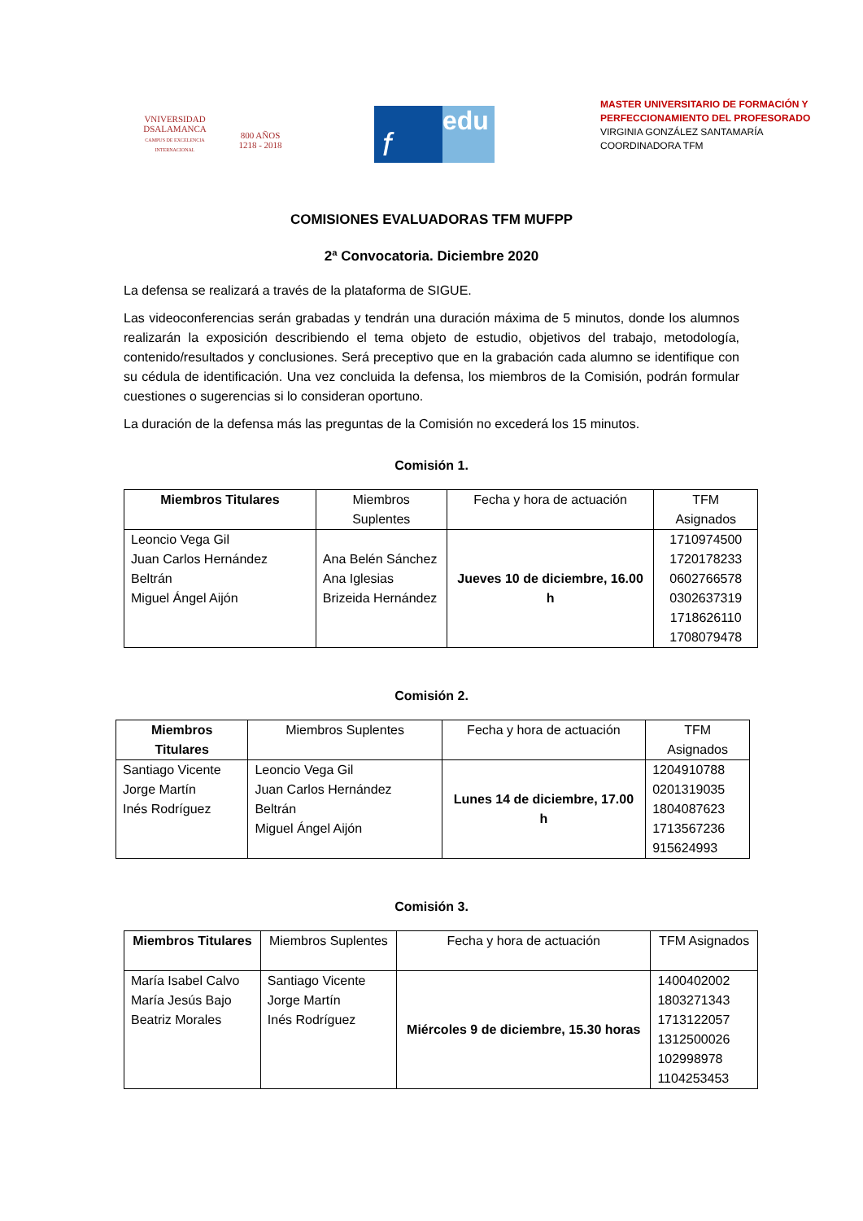VNIVERSIDAD
DSALAMANCA
CAMPUS DE EXCELENCIA INTERNACIONAL
800 AÑOS
1218 - 2018
f
edu
MASTER UNIVERSITARIO DE FORMACIÓN Y
PERFECCIONAMIENTO DEL PROFESORADO
VIRGINIA GONZÁLEZ SANTAMARÍA
COORDINADORA TFM
COMISIONES EVALUADORAS TFM MUFPP
2ª Convocatoria. Diciembre 2020
La defensa se realizará a través de la plataforma de SIGUE.
Las videoconferencias serán grabadas y tendrán una duración máxima de 5 minutos, donde los alumnos realizarán la exposición describiendo el tema objeto de estudio, objetivos del trabajo, metodología, contenido/resultados y conclusiones. Será preceptivo que en la grabación cada alumno se identifique con su cédula de identificación. Una vez concluida la defensa, los miembros de la Comisión, podrán formular cuestiones o sugerencias si lo consideran oportuno.
La duración de la defensa más las preguntas de la Comisión no excederá los 15 minutos.
Comisión 1.
| Miembros Titulares | Miembros Suplentes | Fecha y hora de actuación | TFM Asignados |
| --- | --- | --- | --- |
| Leoncio Vega Gil Juan Carlos Hernández Beltrán Miguel Ángel Aijón | Ana Belén Sánchez Ana Iglesias Brizeida Hernández | Jueves 10 de diciembre, 16.00 h | 1710974500 1720178233 0602766578 0302637319 1718626110 1708079478 |
Comisión 2.
| Miembros Titulares | Miembros Suplentes | Fecha y hora de actuación | TFM Asignados |
| --- | --- | --- | --- |
| Santiago Vicente Jorge Martín Inés Rodríguez | Leoncio Vega Gil Juan Carlos Hernández Beltrán Miguel Ángel Aijón | Lunes 14 de diciembre, 17.00 h | 1204910788 0201319035 1804087623 1713567236 915624993 |
Comisión 3.
| Miembros Titulares | Miembros Suplentes | Fecha y hora de actuación | TFM Asignados |
| --- | --- | --- | --- |
| María Isabel Calvo María Jesús Bajo Beatriz Morales | Santiago Vicente Jorge Martín Inés Rodríguez | Miércoles 9 de diciembre, 15.30 horas | 1400402002 1803271343 1713122057 1312500026 102998978 1104253453 |